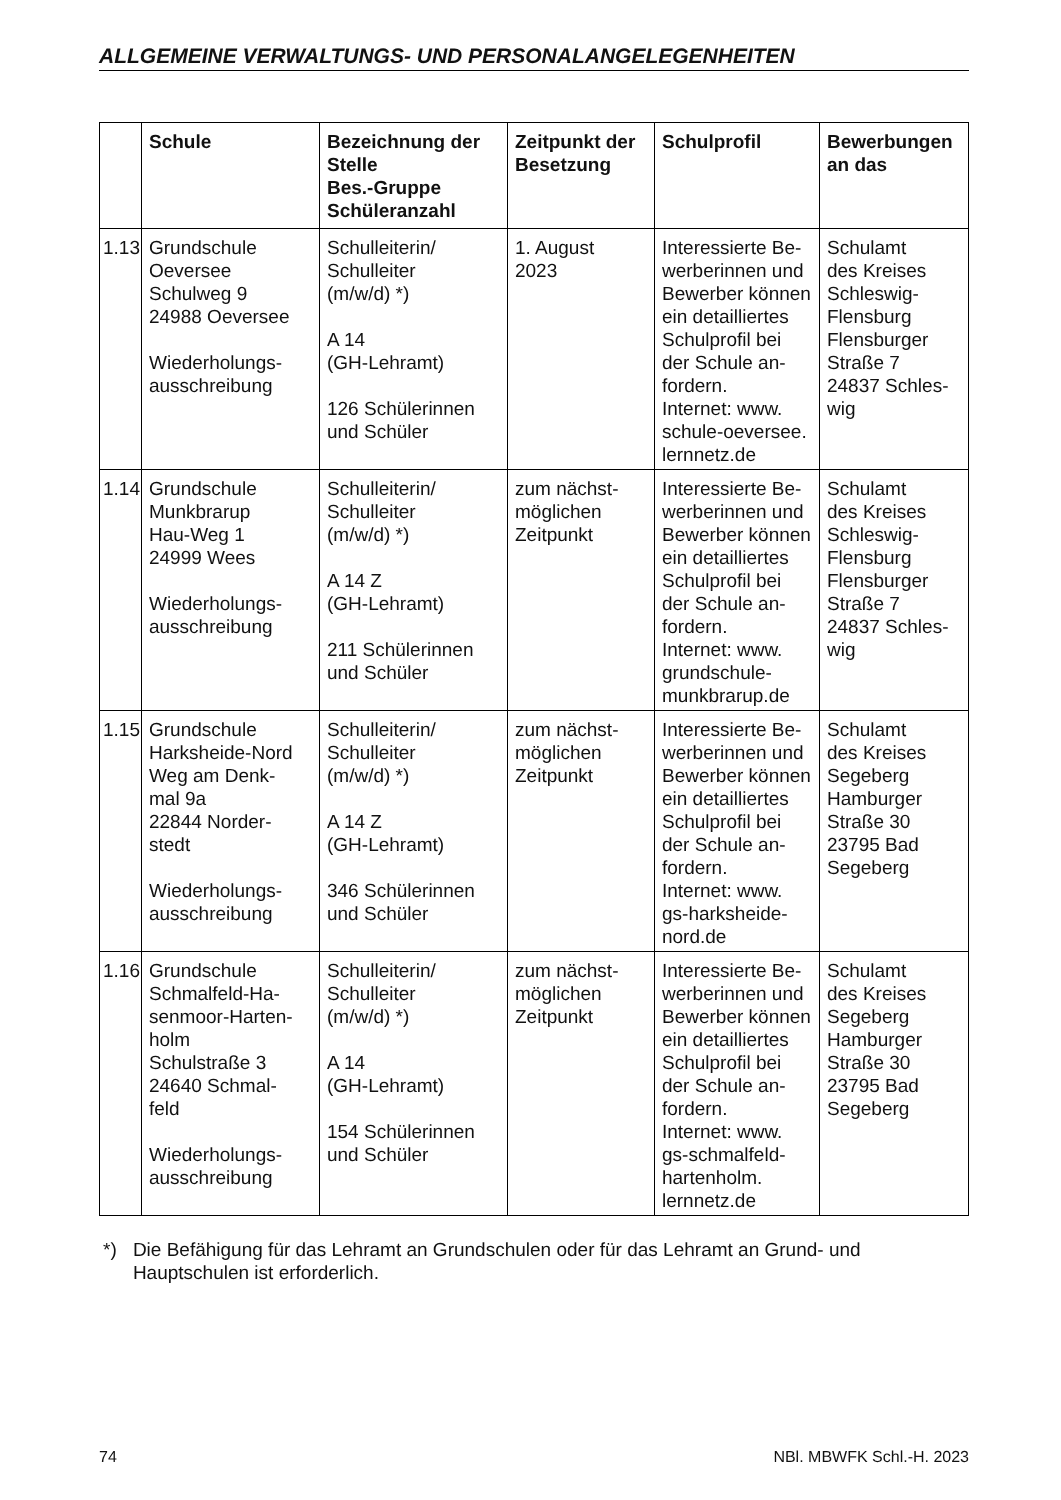ALLGEMEINE VERWALTUNGS- UND PERSONALANGELEGENHEITEN
| | Schule | Bezeichnung der Stelle Bes.-Gruppe Schüleranzahl | Zeitpunkt der Besetzung | Schulprofil | Bewerbungen an das |
| --- | --- | --- | --- | --- | --- |
| 1.13 | Grundschule Oeversee Schulweg 9 24988 Oeversee Wiederholungs- ausschreibung | Schulleiterin/ Schulleiter (m/w/d) *) A 14 (GH-Lehramt) 126 Schülerinnen und Schüler | 1. August 2023 | Interessierte Be-werberinnen und Bewerber können ein detailliertes Schulprofil bei der Schule an-fordern. Internet: www. schule-oeversee. lernnetz.de | Schulamt des Kreises Schleswig- Flensburg Flensburger Straße 7 24837 Schles- wig |
| 1.14 | Grundschule Munkbrarup Hau-Weg 1 24999 Wees Wiederholungs- ausschreibung | Schulleiterin/ Schulleiter (m/w/d) *) A 14 Z (GH-Lehramt) 211 Schülerinnen und Schüler | zum nächst- möglichen Zeitpunkt | Interessierte Be-werberinnen und Bewerber können ein detailliertes Schulprofil bei der Schule an-fordern. Internet: www. grundschule- munkbrarup.de | Schulamt des Kreises Schleswig- Flensburg Flensburger Straße 7 24837 Schles- wig |
| 1.15 | Grundschule Harksheide-Nord Weg am Denk- mal 9a 22844 Norder- stedt Wiederholungs- ausschreibung | Schulleiterin/ Schulleiter (m/w/d) *) A 14 Z (GH-Lehramt) 346 Schülerinnen und Schüler | zum nächst- möglichen Zeitpunkt | Interessierte Be-werberinnen und Bewerber können ein detailliertes Schulprofil bei der Schule an-fordern. Internet: www. gs-harksheide- nord.de | Schulamt des Kreises Segeberg Hamburger Straße 30 23795 Bad Segeberg |
| 1.16 | Grundschule Schmalfeld-Ha- senmoor-Harten- holm Schulstraße 3 24640 Schmal- feld Wiederholungs- ausschreibung | Schulleiterin/ Schulleiter (m/w/d) *) A 14 (GH-Lehramt) 154 Schülerinnen und Schüler | zum nächst- möglichen Zeitpunkt | Interessierte Be-werberinnen und Bewerber können ein detailliertes Schulprofil bei der Schule an-fordern. Internet: www. gs-schmalfeld- hartenholm. lernnetz.de | Schulamt des Kreises Segeberg Hamburger Straße 30 23795 Bad Segeberg |
*) Die Befähigung für das Lehramt an Grundschulen oder für das Lehramt an Grund- und Hauptschulen ist erforderlich.
74 NBl. MBWFK Schl.-H. 2023